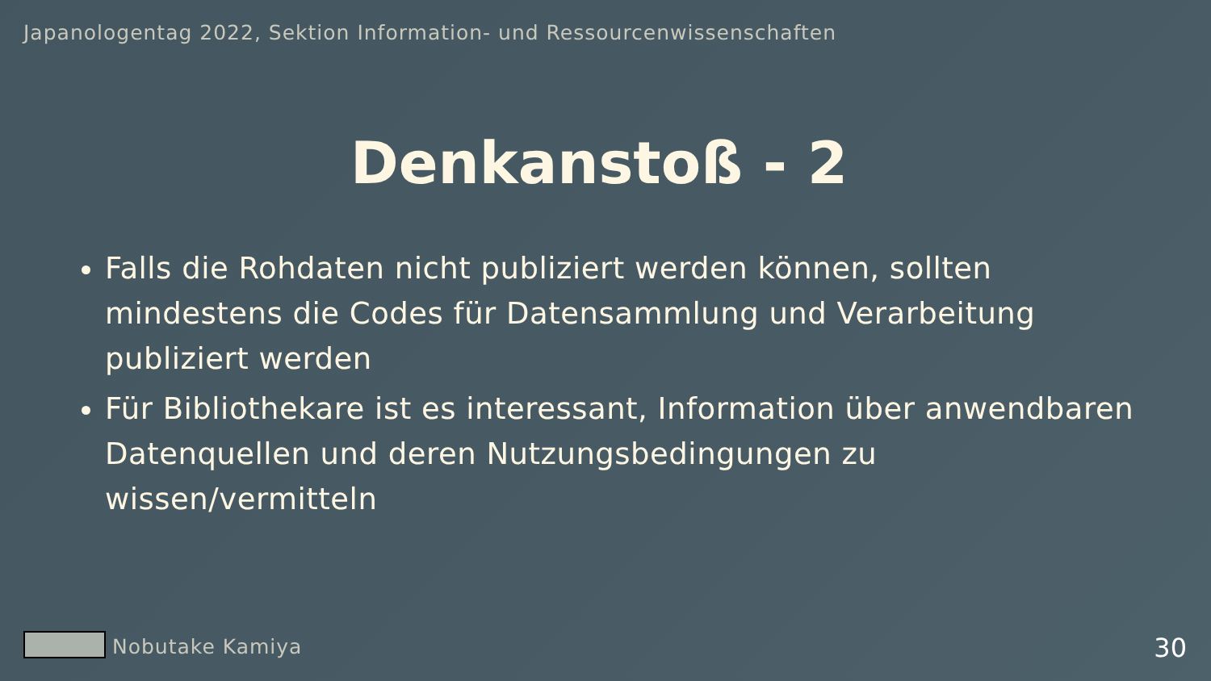Japanologentag 2022, Sektion Information- und Ressourcenwissenschaften
Denkanstoß - 2
Falls die Rohdaten nicht publiziert werden können, sollten mindestens die Codes für Datensammlung und Verarbeitung publiziert werden
Für Bibliothekare ist es interessant, Information über anwendbaren Datenquellen und deren Nutzungsbedingungen zu wissen/vermitteln
Nobutake Kamiya 30